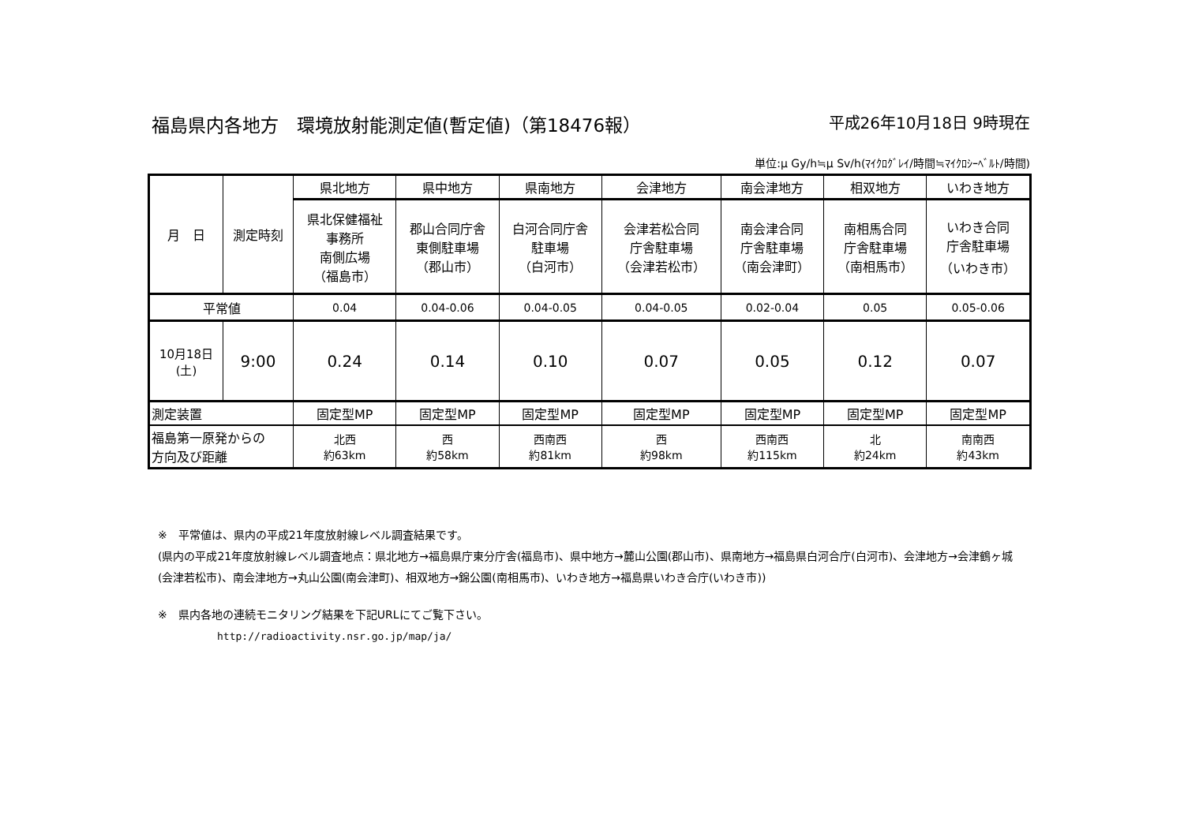福島県内各地方　環境放射能測定値(暫定値)（第18476報） 平成26年10月18日 9時現在
単位:μ Gy/h≒μ Sv/h(ﾏｲｸﾛｸﾞﾚｲ/時間≒ﾏｲｸﾛｼｰﾍﾞﾙﾄ/時間)
| 月 日 | 測定時刻 | 県北地方 | 県中地方 | 県南地方 | 会津地方 | 南会津地方 | 相双地方 | いわき地方 |
| --- | --- | --- | --- | --- | --- | --- | --- | --- |
| | | 県北保健福祉 事務所 南側広場 （福島市） | 郡山合同庁舎 東側駐車場 （郡山市） | 白河合同庁舎 駐車場 （白河市） | 会津若松合同 庁舎駐車場 （会津若松市） | 南会津合同 庁舎駐車場 （南会津町） | 南相馬合同 庁舎駐車場 （南相馬市） | いわき合同 庁舎駐車場 （いわき市） |
| 平常値 | | 0.04 | 0.04-0.06 | 0.04-0.05 | 0.04-0.05 | 0.02-0.04 | 0.05 | 0.05-0.06 |
| 10月18日 (土) | 9:00 | 0.24 | 0.14 | 0.10 | 0.07 | 0.05 | 0.12 | 0.07 |
| 測定装置 | | 固定型MP | 固定型MP | 固定型MP | 固定型MP | 固定型MP | 固定型MP | 固定型MP |
| 福島第一原発からの 方向及び距離 | | 北西 約63km | 西 約58km | 西南西 約81km | 西 約98km | 西南西 約115km | 北 約24km | 南南西 約43km |
※　平常値は、県内の平成21年度放射線レベル調査結果です。
(県内の平成21年度放射線レベル調査地点：県北地方→福島県庁東分庁舎(福島市)、県中地方→麓山公園(郡山市)、県南地方→福島県白河合庁(白河市)、会津地方→会津鶴ヶ城(会津若松市)、南会津地方→丸山公園(南会津町)、相双地方→錦公園(南相馬市)、いわき地方→福島県いわき合庁(いわき市))
※　県内各地の連続モニタリング結果を下記URLにてご覧下さい。
http://radioactivity.nsr.go.jp/map/ja/